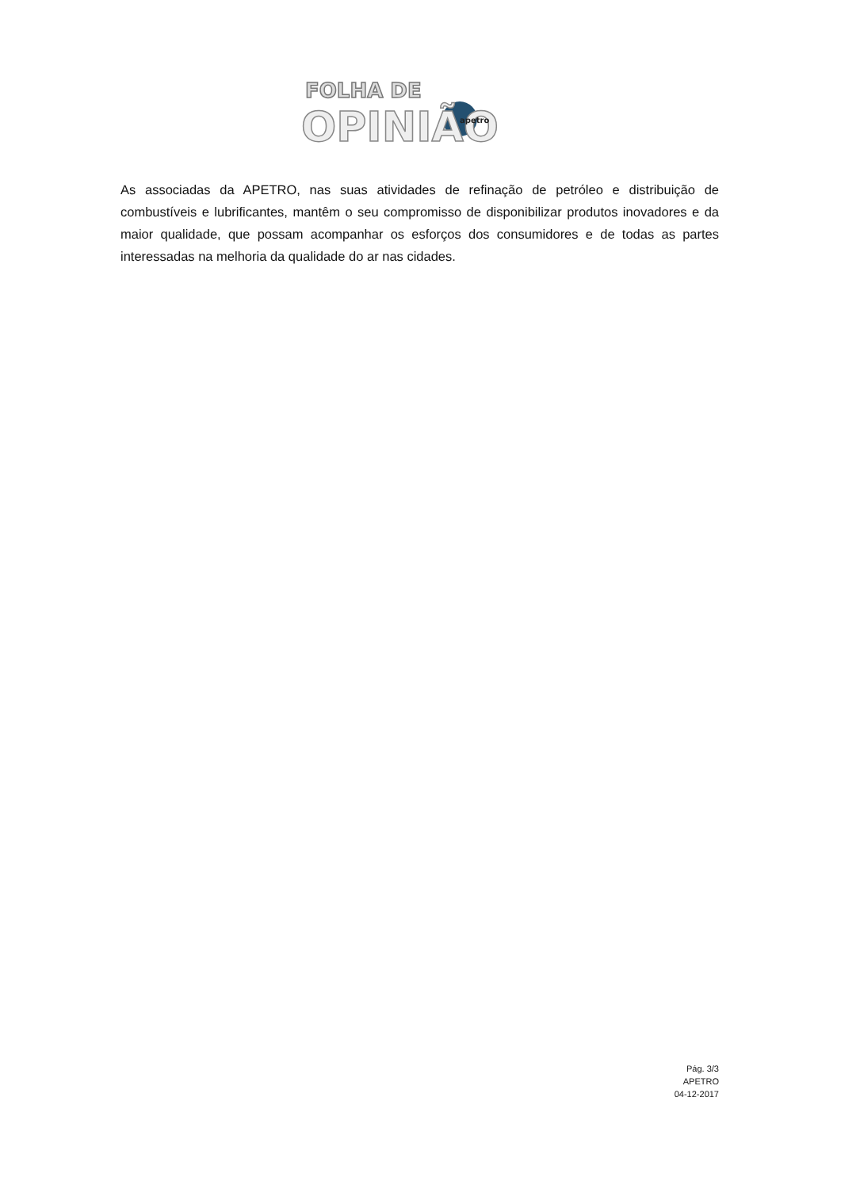FOLHA DE
OPINIÃO
apetro
As associadas da APETRO, nas suas atividades de refinação de petróleo e distribuição de combustíveis e lubrificantes, mantêm o seu compromisso de disponibilizar produtos inovadores e da maior qualidade, que possam acompanhar os esforços dos consumidores e de todas as partes interessadas na melhoria da qualidade do ar nas cidades.
Pág. 3/3
APETRO
04-12-2017